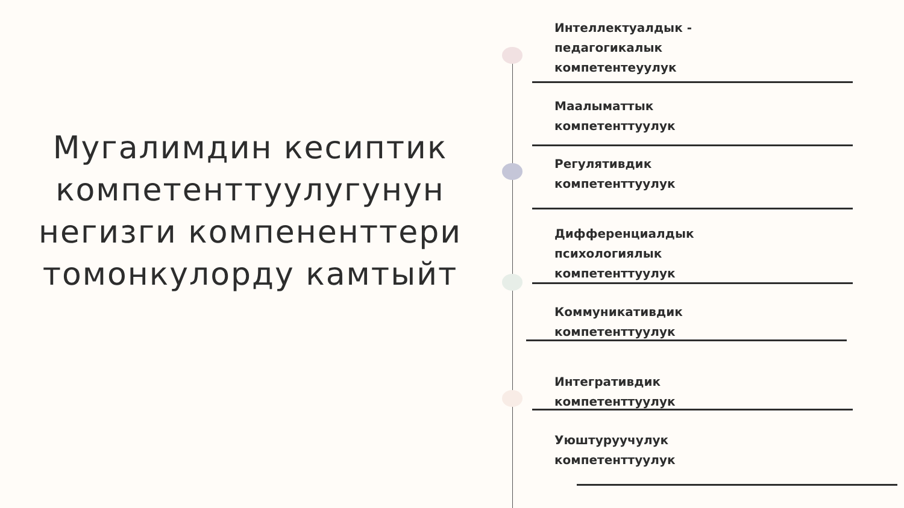Мугалимдин кесиптик компетенттуулугунун негизги компененттери томонкулорду камтыйт
Интеллектуалдык -
педагогикалык
компетентеуулук
Маалыматтык
компетенттуулук
Регулятивдик
компетенттуулук
Дифференциалдык
психологиялык
компетенттуулук
Коммуникативдик
компетенттуулук
Интегративдик
компетенттуулук
Уюштуруучулук
компетенттуулук